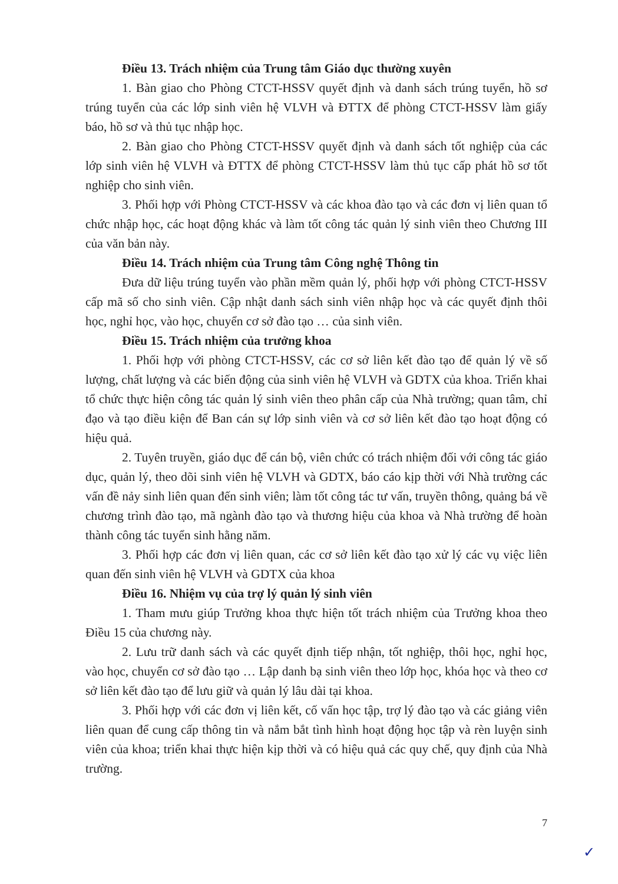Điều 13. Trách nhiệm của Trung tâm Giáo dục thường xuyên
1. Bàn giao cho Phòng CTCT-HSSV quyết định và danh sách trúng tuyển, hồ sơ trúng tuyển của các lớp sinh viên hệ VLVH và ĐTTX để phòng CTCT-HSSV làm giấy báo, hồ sơ và thủ tục nhập học.
2. Bàn giao cho Phòng CTCT-HSSV quyết định và danh sách tốt nghiệp của các lớp sinh viên hệ VLVH và ĐTTX để phòng CTCT-HSSV làm thủ tục cấp phát hồ sơ tốt nghiệp cho sinh viên.
3. Phối hợp với Phòng CTCT-HSSV và các khoa đào tạo và các đơn vị liên quan tổ chức nhập học, các hoạt động khác và làm tốt công tác quản lý sinh viên theo Chương III của văn bản này.
Điều 14. Trách nhiệm của Trung tâm Công nghệ Thông tin
Đưa dữ liệu trúng tuyển vào phần mềm quản lý, phối hợp với phòng CTCT-HSSV cấp mã số cho sinh viên. Cập nhật danh sách sinh viên nhập học và các quyết định thôi học, nghỉ học, vào học, chuyển cơ sở đào tạo … của sinh viên.
Điều 15. Trách nhiệm của trưởng khoa
1. Phối hợp với phòng CTCT-HSSV, các cơ sở liên kết đào tạo để quản lý về số lượng, chất lượng và các biến động của sinh viên hệ VLVH và GDTX của khoa. Triển khai tổ chức thực hiện công tác quản lý sinh viên theo phân cấp của Nhà trường; quan tâm, chỉ đạo và tạo điều kiện để Ban cán sự lớp sinh viên và cơ sở liên kết đào tạo hoạt động có hiệu quả.
2. Tuyên truyền, giáo dục để cán bộ, viên chức có trách nhiệm đối với công tác giáo dục, quản lý, theo dõi sinh viên hệ VLVH và GDTX, báo cáo kịp thời với Nhà trường các vấn đề nảy sinh liên quan đến sinh viên; làm tốt công tác tư vấn, truyền thông, quảng bá về chương trình đào tạo, mã ngành đào tạo và thương hiệu của khoa và Nhà trường để hoàn thành công tác tuyển sinh hằng năm.
3. Phối hợp các đơn vị liên quan, các cơ sở liên kết đào tạo xử lý các vụ việc liên quan đến sinh viên hệ VLVH và GDTX của khoa
Điều 16. Nhiệm vụ của trợ lý quản lý sinh viên
1. Tham mưu giúp Trưởng khoa thực hiện tốt trách nhiệm của Trưởng khoa theo Điều 15 của chương này.
2. Lưu trữ danh sách và các quyết định tiếp nhận, tốt nghiệp, thôi học, nghỉ học, vào học, chuyển cơ sở đào tạo … Lập danh bạ sinh viên theo lớp học, khóa học và theo cơ sở liên kết đào tạo để lưu giữ và quản lý lâu dài tại khoa.
3. Phối hợp với các đơn vị liên kết, cố vấn học tập, trợ lý đào tạo và các giảng viên liên quan để cung cấp thông tin và nắm bắt tình hình hoạt động học tập và rèn luyện sinh viên của khoa; triển khai thực hiện kịp thời và có hiệu quả các quy chế, quy định của Nhà trường.
7
✓